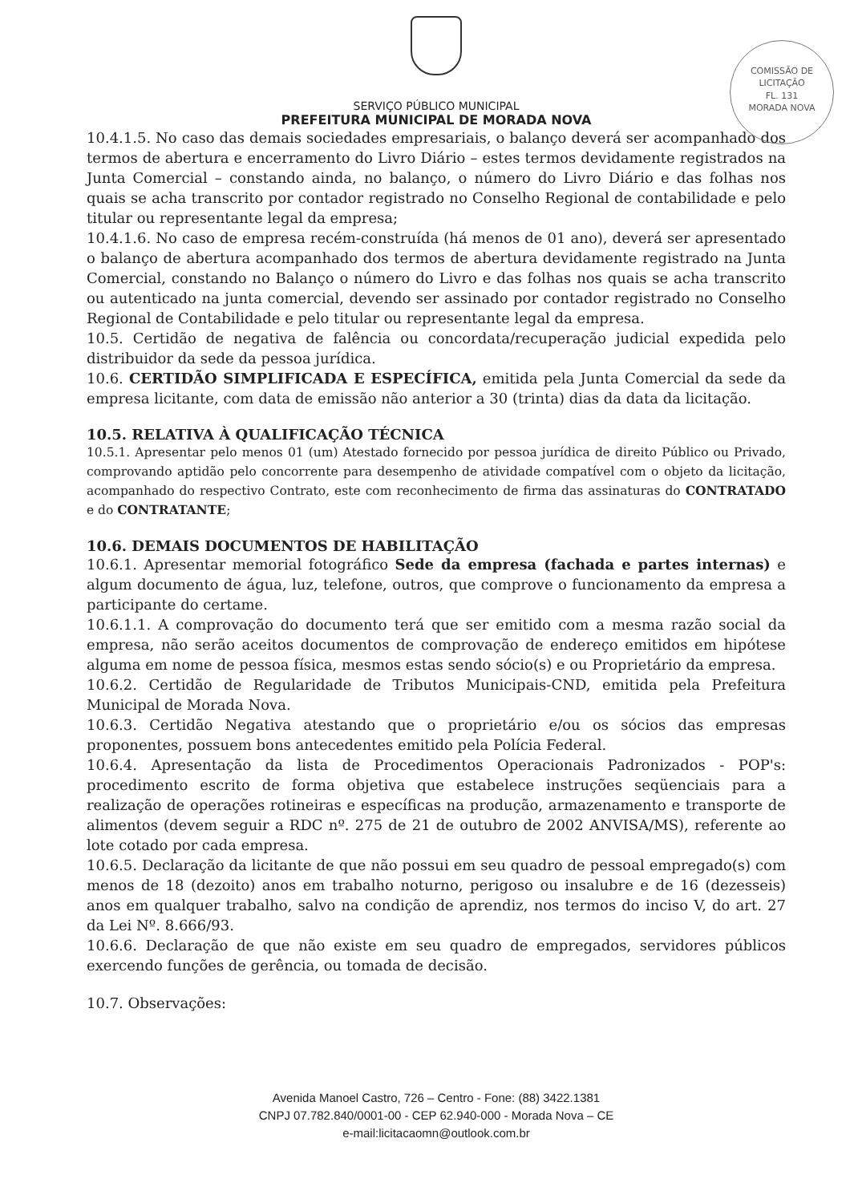COMISSÃO DE LICITAÇÃO
FL. 131
MORADA NOVA
SERVIÇO PÚBLICO MUNICIPAL
PREFEITURA MUNICIPAL DE MORADA NOVA
10.4.1.5. No caso das demais sociedades empresariais, o balanço deverá ser acompanhado dos termos de abertura e encerramento do Livro Diário – estes termos devidamente registrados na Junta Comercial – constando ainda, no balanço, o número do Livro Diário e das folhas nos quais se acha transcrito por contador registrado no Conselho Regional de contabilidade e pelo titular ou representante legal da empresa;
10.4.1.6. No caso de empresa recém-construída (há menos de 01 ano), deverá ser apresentado o balanço de abertura acompanhado dos termos de abertura devidamente registrado na Junta Comercial, constando no Balanço o número do Livro e das folhas nos quais se acha transcrito ou autenticado na junta comercial, devendo ser assinado por contador registrado no Conselho Regional de Contabilidade e pelo titular ou representante legal da empresa.
10.5. Certidão de negativa de falência ou concordata/recuperação judicial expedida pelo distribuidor da sede da pessoa jurídica.
10.6. CERTIDÃO SIMPLIFICADA E ESPECÍFICA, emitida pela Junta Comercial da sede da empresa licitante, com data de emissão não anterior a 30 (trinta) dias da data da licitação.
10.5. RELATIVA À QUALIFICAÇÃO TÉCNICA
10.5.1. Apresentar pelo menos 01 (um) Atestado fornecido por pessoa jurídica de direito Público ou Privado, comprovando aptidão pelo concorrente para desempenho de atividade compatível com o objeto da licitação, acompanhado do respectivo Contrato, este com reconhecimento de firma das assinaturas do CONTRATADO e do CONTRATANTE;
10.6. DEMAIS DOCUMENTOS DE HABILITAÇÃO
10.6.1. Apresentar memorial fotográfico Sede da empresa (fachada e partes internas) e algum documento de água, luz, telefone, outros, que comprove o funcionamento da empresa a participante do certame.
10.6.1.1. A comprovação do documento terá que ser emitido com a mesma razão social da empresa, não serão aceitos documentos de comprovação de endereço emitidos em hipótese alguma em nome de pessoa física, mesmos estas sendo sócio(s) e ou Proprietário da empresa.
10.6.2. Certidão de Regularidade de Tributos Municipais-CND, emitida pela Prefeitura Municipal de Morada Nova.
10.6.3. Certidão Negativa atestando que o proprietário e/ou os sócios das empresas proponentes, possuem bons antecedentes emitido pela Polícia Federal.
10.6.4. Apresentação da lista de Procedimentos Operacionais Padronizados - POP's: procedimento escrito de forma objetiva que estabelece instruções seqüenciais para a realização de operações rotineiras e específicas na produção, armazenamento e transporte de alimentos (devem seguir a RDC nº. 275 de 21 de outubro de 2002 ANVISA/MS), referente ao lote cotado por cada empresa.
10.6.5. Declaração da licitante de que não possui em seu quadro de pessoal empregado(s) com menos de 18 (dezoito) anos em trabalho noturno, perigoso ou insalubre e de 16 (dezesseis) anos em qualquer trabalho, salvo na condição de aprendiz, nos termos do inciso V, do art. 27 da Lei Nº. 8.666/93.
10.6.6. Declaração de que não existe em seu quadro de empregados, servidores públicos exercendo funções de gerência, ou tomada de decisão.
10.7. Observações:
Avenida Manoel Castro, 726 – Centro - Fone: (88) 3422.1381
CNPJ 07.782.840/0001-00 - CEP 62.940-000 - Morada Nova – CE
e-mail:licitacaomn@outlook.com.br